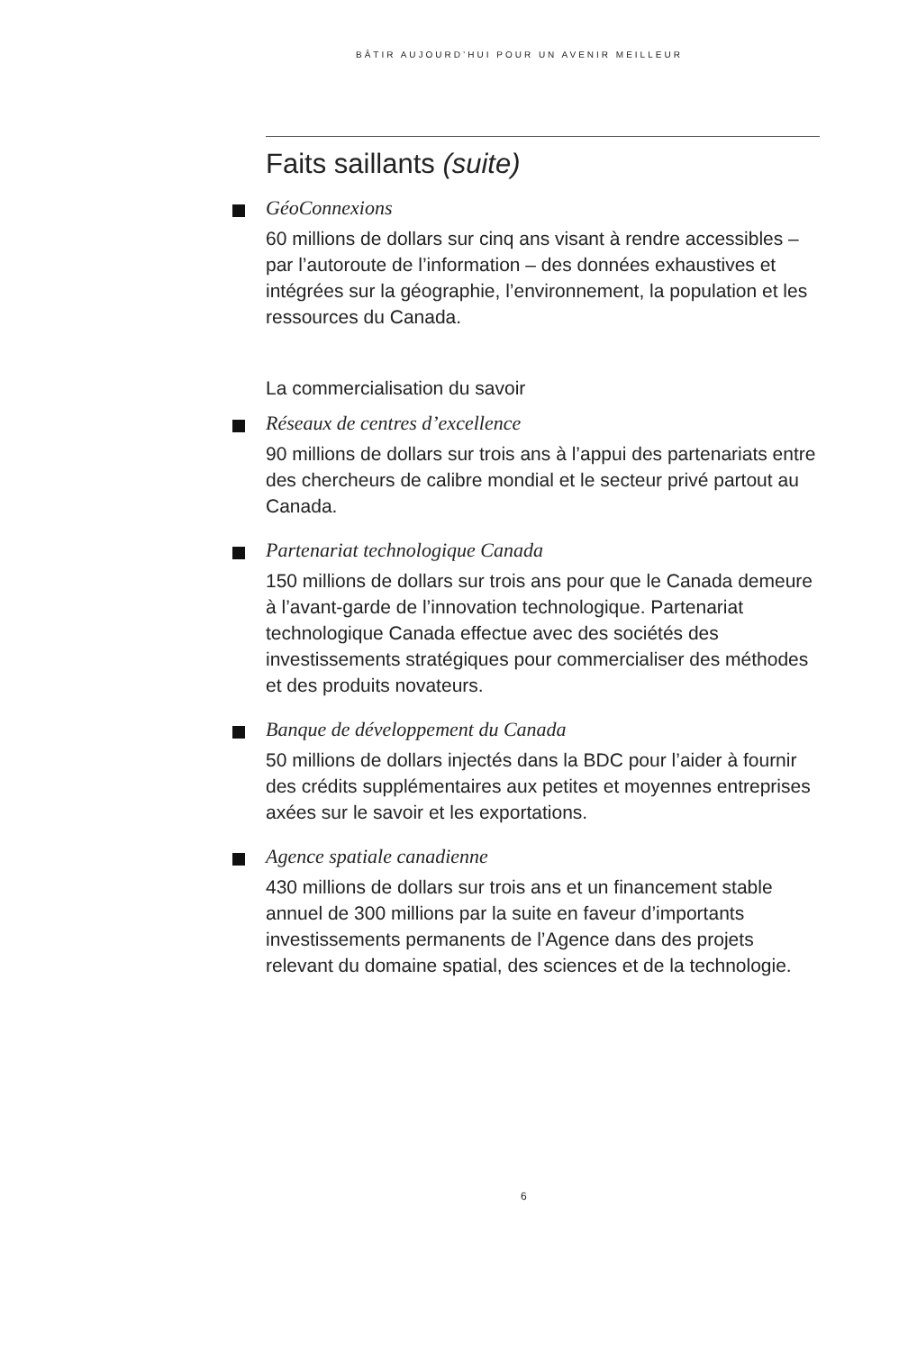BÂTIR AUJOURD’HUI POUR UN AVENIR MEILLEUR
Faits saillants (suite)
GéoConnexions
60 millions de dollars sur cinq ans visant à rendre accessibles – par l’autoroute de l’information – des données exhaustives et intégrées sur la géographie, l’environnement, la population et les ressources du Canada.
La commercialisation du savoir
Réseaux de centres d’excellence
90 millions de dollars sur trois ans à l’appui des partenariats entre des chercheurs de calibre mondial et le secteur privé partout au Canada.
Partenariat technologique Canada
150 millions de dollars sur trois ans pour que le Canada demeure à l’avant-garde de l’innovation technologique. Partenariat technologique Canada effectue avec des sociétés des investissements stratégiques pour commercialiser des méthodes et des produits novateurs.
Banque de développement du Canada
50 millions de dollars injectés dans la BDC pour l’aider à fournir des crédits supplémentaires aux petites et moyennes entreprises axées sur le savoir et les exportations.
Agence spatiale canadienne
430 millions de dollars sur trois ans et un financement stable annuel de 300 millions par la suite en faveur d’importants investissements permanents de l’Agence dans des projets relevant du domaine spatial, des sciences et de la technologie.
6